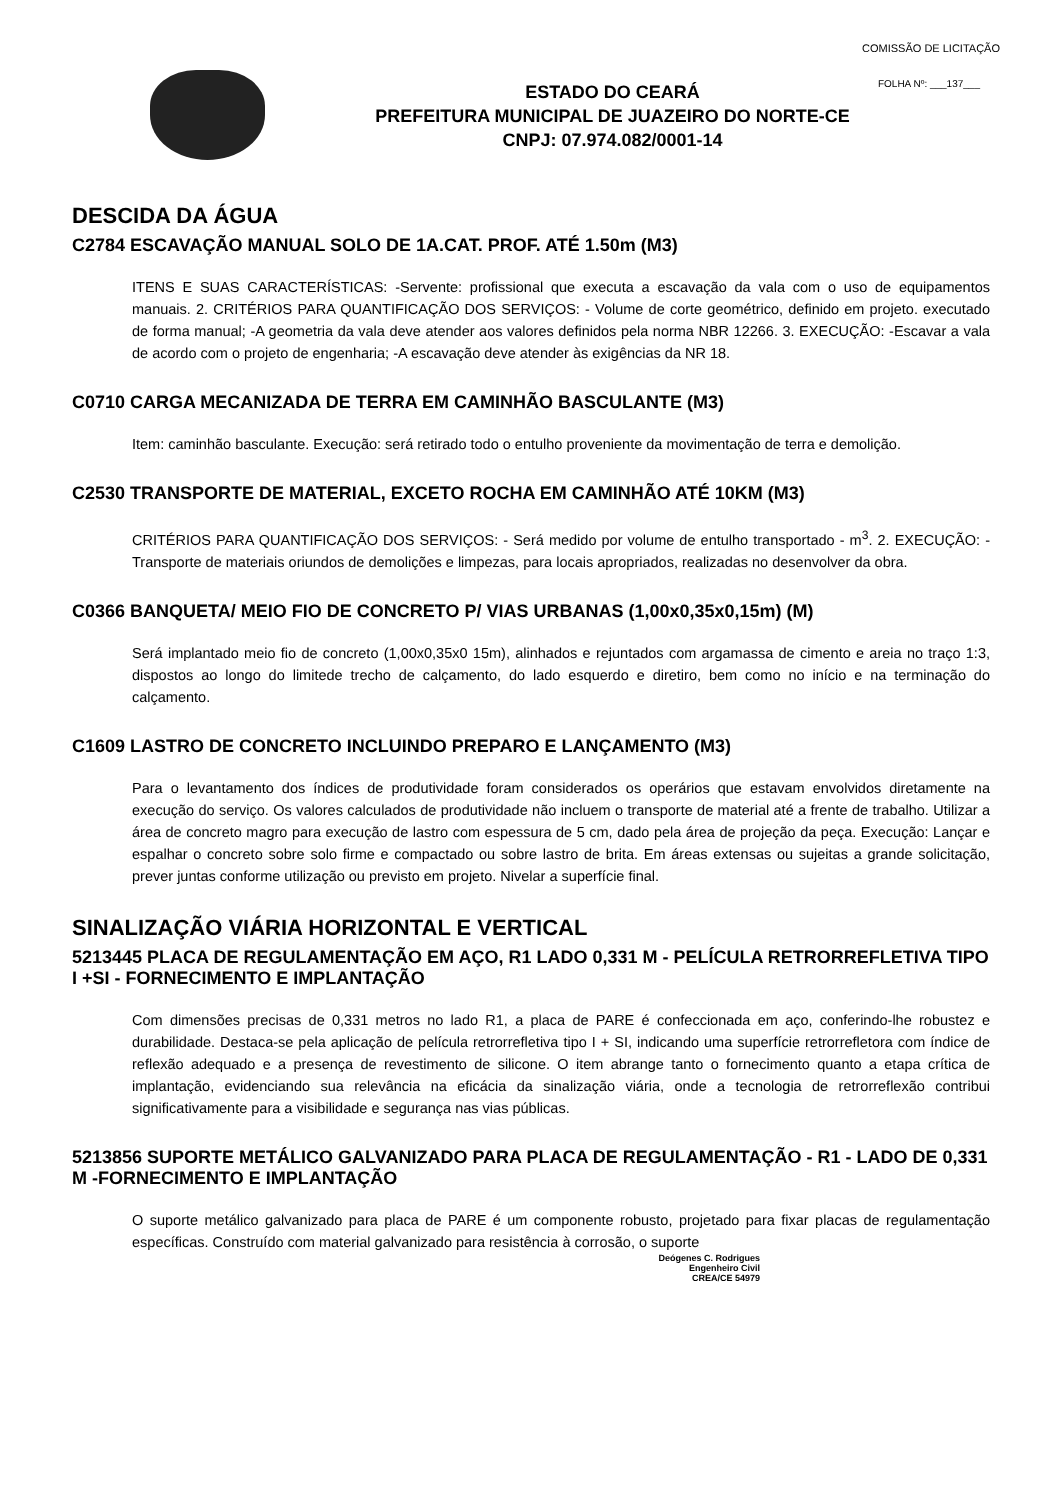COMISSÃO DE LICITAÇÃO
FOLHA Nº: ___137___
ESTADO DO CEARÁ
PREFEITURA MUNICIPAL DE JUAZEIRO DO NORTE-CE
CNPJ: 07.974.082/0001-14
DESCIDA DA ÁGUA
C2784 ESCAVAÇÃO MANUAL SOLO DE 1A.CAT. PROF. ATÉ 1.50m (M3)
ITENS E SUAS CARACTERÍSTICAS: -Servente: profissional que executa a escavação da vala com o uso de equipamentos manuais. 2. CRITÉRIOS PARA QUANTIFICAÇÃO DOS SERVIÇOS: - Volume de corte geométrico, definido em projeto. executado de forma manual; -A geometria da vala deve atender aos valores definidos pela norma NBR 12266. 3. EXECUÇÃO: -Escavar a vala de acordo com o projeto de engenharia; -A escavação deve atender às exigências da NR 18.
C0710 CARGA MECANIZADA DE TERRA EM CAMINHÃO BASCULANTE (M3)
Item: caminhão basculante. Execução: será retirado todo o entulho proveniente da movimentação de terra e demolição.
C2530 TRANSPORTE DE MATERIAL, EXCETO ROCHA EM CAMINHÃO ATÉ 10KM (M3)
CRITÉRIOS PARA QUANTIFICAÇÃO DOS SERVIÇOS: - Será medido por volume de entulho transportado - m<sup>3</sup>. 2. EXECUÇÃO: - Transporte de materiais oriundos de demolições e limpezas, para locais apropriados, realizadas no desenvolver da obra.
C0366 BANQUETA/ MEIO FIO DE CONCRETO P/ VIAS URBANAS (1,00x0,35x0,15m) (M)
Será implantado meio fio de concreto (1,00x0,35x0 15m), alinhados e rejuntados com argamassa de cimento e areia no traço 1:3, dispostos ao longo do limitede trecho de calçamento, do lado esquerdo e diretiro, bem como no início e na terminação do calçamento.
C1609 LASTRO DE CONCRETO INCLUINDO PREPARO E LANÇAMENTO (M3)
Para o levantamento dos índices de produtividade foram considerados os operários que estavam envolvidos diretamente na execução do serviço. Os valores calculados de produtividade não incluem o transporte de material até a frente de trabalho. Utilizar a área de concreto magro para execução de lastro com espessura de 5 cm, dado pela área de projeção da peça. Execução: Lançar e espalhar o concreto sobre solo firme e compactado ou sobre lastro de brita. Em áreas extensas ou sujeitas a grande solicitação, prever juntas conforme utilização ou previsto em projeto. Nivelar a superfície final.
SINALIZAÇÃO VIÁRIA HORIZONTAL E VERTICAL
5213445 PLACA DE REGULAMENTAÇÃO EM AÇO, R1 LADO 0,331 M - PELÍCULA RETRORREFLETIVA TIPO I +SI - FORNECIMENTO E IMPLANTAÇÃO
Com dimensões precisas de 0,331 metros no lado R1, a placa de PARE é confeccionada em aço, conferindo-lhe robustez e durabilidade. Destaca-se pela aplicação de película retrorrefletiva tipo I + SI, indicando uma superfície retrorrefletora com índice de reflexão adequado e a presença de revestimento de silicone. O item abrange tanto o fornecimento quanto a etapa crítica de implantação, evidenciando sua relevância na eficácia da sinalização viária, onde a tecnologia de retrorreflexão contribui significativamente para a visibilidade e segurança nas vias públicas.
5213856 SUPORTE METÁLICO GALVANIZADO PARA PLACA DE REGULAMENTAÇÃO - R1 - LADO DE 0,331 M -FORNECIMENTO E IMPLANTAÇÃO
O suporte metálico galvanizado para placa de PARE é um componente robusto, projetado para fixar placas de regulamentação específicas. Construído com material galvanizado para resistência à corrosão, o suporte
Deógenes C. Rodrigues
Engenheiro Civil
CREA/CE 54979